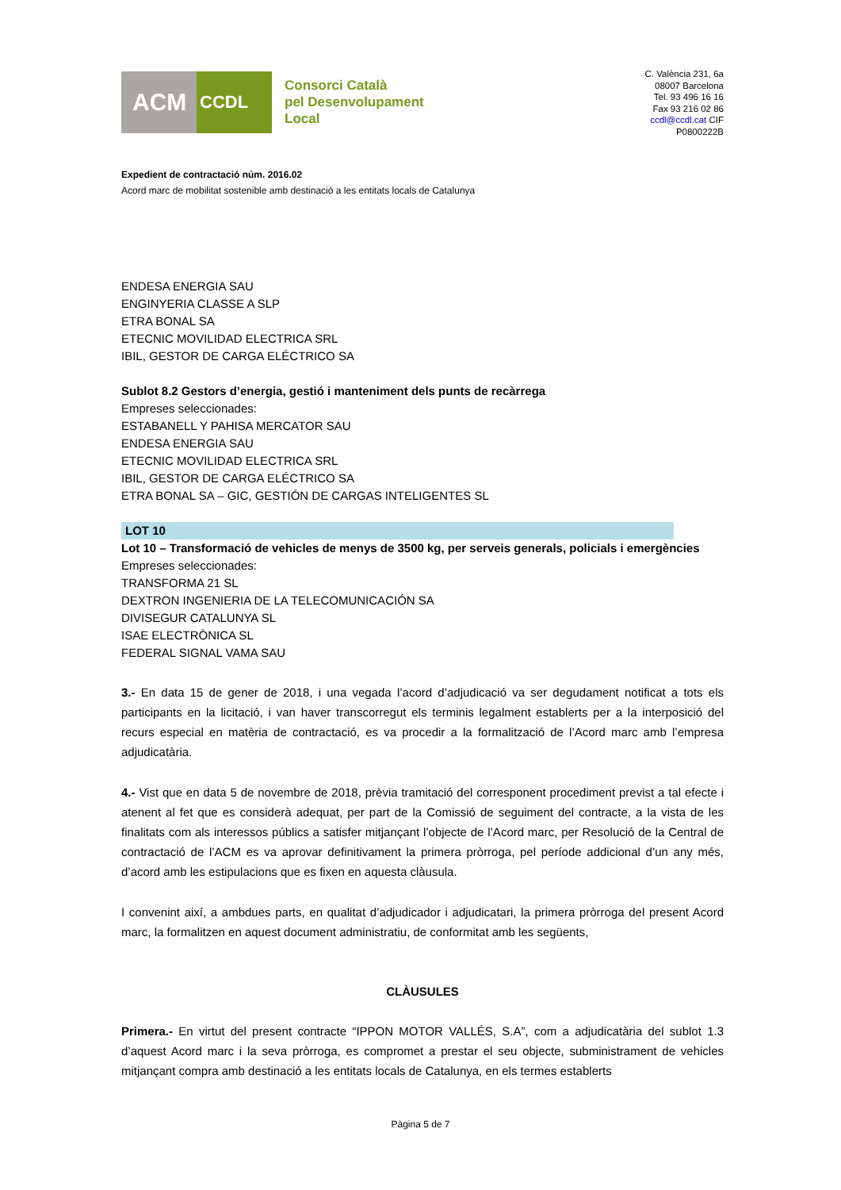ACM
CCDL
Consorci Català
pel Desenvolupament
Local
C. València 231, 6a
08007 Barcelona
Tel. 93 496 16 16
Fax 93 216 02 86
ccdl@ccdl.cat CIF
P0800222B
Expedient de contractació núm. 2016.02
Acord marc de mobilitat sostenible amb destinació a les entitats locals de Catalunya
ENDESA ENERGIA SAU
ENGINYERIA CLASSE A SLP
ETRA BONAL SA
ETECNIC MOVILIDAD ELECTRICA SRL
IBIL, GESTOR DE CARGA ELÉCTRICO SA
Sublot 8.2 Gestors d’energia, gestió i manteniment dels punts de recàrrega
Empreses seleccionades:
ESTABANELL Y PAHISA MERCATOR SAU
ENDESA ENERGIA SAU
ETECNIC MOVILIDAD ELECTRICA SRL
IBIL, GESTOR DE CARGA ELÉCTRICO SA
ETRA BONAL SA – GIC, GESTIÓN DE CARGAS INTELIGENTES SL
LOT 10
Lot 10 – Transformació de vehicles de menys de 3500 kg, per serveis generals, policials i emergències
Empreses seleccionades:
TRANSFORMA 21 SL
DEXTRON INGENIERIA DE LA TELECOMUNICACIÓN SA
DIVISEGUR CATALUNYA SL
ISAE ELECTRÒNICA SL
FEDERAL SIGNAL VAMA SAU
3.- En data 15 de gener de 2018, i una vegada l’acord d’adjudicació va ser degudament notificat a tots els participants en la licitació, i van haver transcorregut els terminis legalment establerts per a la interposició del recurs especial en matèria de contractació, es va procedir a la formalització de l’Acord marc amb l’empresa adjudicatària.
4.- Vist que en data 5 de novembre de 2018, prèvia tramitació del corresponent procediment previst a tal efecte i atenent al fet que es considerà adequat, per part de la Comissió de seguiment del contracte, a la vista de les finalitats com als interessos públics a satisfer mitjançant l’objecte de l’Acord marc, per Resolució de la Central de contractació de l’ACM es va aprovar definitivament la primera pròrroga, pel període addicional d’un any més, d’acord amb les estipulacions que es fixen en aquesta clàusula.
I convenint així, a ambdues parts, en qualitat d’adjudicador i adjudicatari, la primera pròrroga del present Acord marc, la formalitzen en aquest document administratiu, de conformitat amb les següents,
CLÀUSULES
Primera.- En virtut del present contracte “IPPON MOTOR VALLÉS, S.A”, com a adjudicatària del sublot 1.3 d’aquest Acord marc i la seva pròrroga, es compromet a prestar el seu objecte, subministrament de vehicles mitjançant compra amb destinació a les entitats locals de Catalunya, en els termes establerts
Pàgina 5 de 7